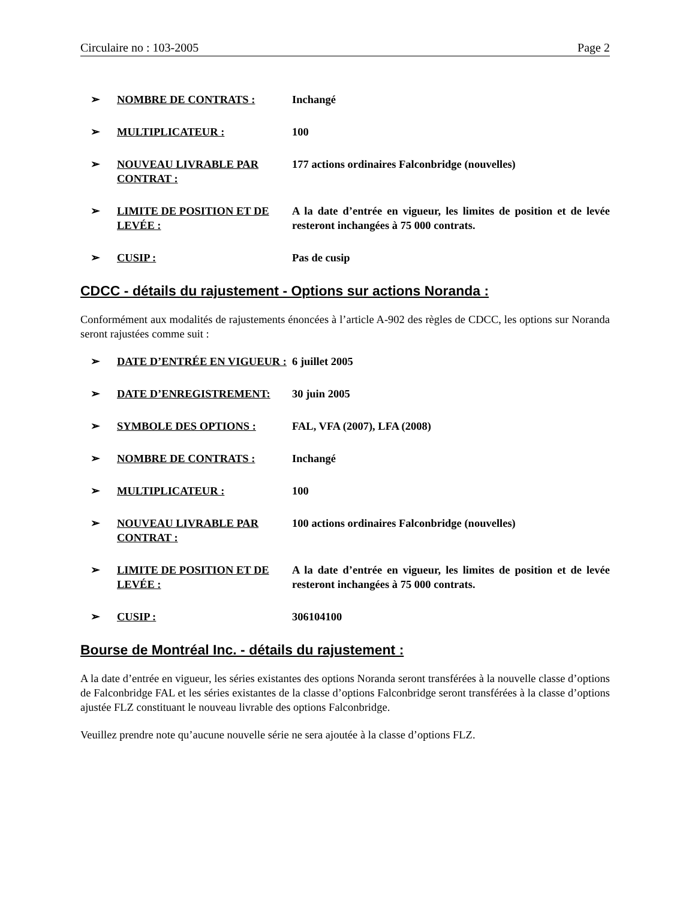Circulaire no : 103-2005 Page 2
➢ NOMBRE DE CONTRATS : Inchangé
➢ MULTIPLICATEUR : 100
➢ NOUVEAU LIVRABLE PAR CONTRAT : 177 actions ordinaires Falconbridge (nouvelles)
➢ LIMITE DE POSITION ET DE LEVÉE : A la date d’entrée en vigueur, les limites de position et de levée resteront inchangées à 75 000 contrats.
➢ CUSIP : Pas de cusip
CDCC - détails du rajustement - Options sur actions Noranda :
Conformément aux modalités de rajustements énoncées à l’article A-902 des règles de CDCC, les options sur Noranda seront rajustées comme suit :
➢ DATE D’ENTRÉE EN VIGUEUR : 6 juillet 2005
➢ DATE D’ENREGISTREMENT: 30 juin 2005
➢ SYMBOLE DES OPTIONS : FAL, VFA (2007), LFA (2008)
➢ NOMBRE DE CONTRATS : Inchangé
➢ MULTIPLICATEUR : 100
➢ NOUVEAU LIVRABLE PAR CONTRAT : 100 actions ordinaires Falconbridge (nouvelles)
➢ LIMITE DE POSITION ET DE LEVÉE : A la date d’entrée en vigueur, les limites de position et de levée resteront inchangées à 75 000 contrats.
➢ CUSIP : 306104100
Bourse de Montréal Inc. - détails du rajustement :
A la date d’entrée en vigueur, les séries existantes des options Noranda seront transférées à la nouvelle classe d’options de Falconbridge FAL et les séries existantes de la classe d’options Falconbridge seront transférées à la classe d’options ajustée FLZ constituant le nouveau livrable des options Falconbridge.
Veuillez prendre note qu’aucune nouvelle série ne sera ajoutée à la classe d’options FLZ.